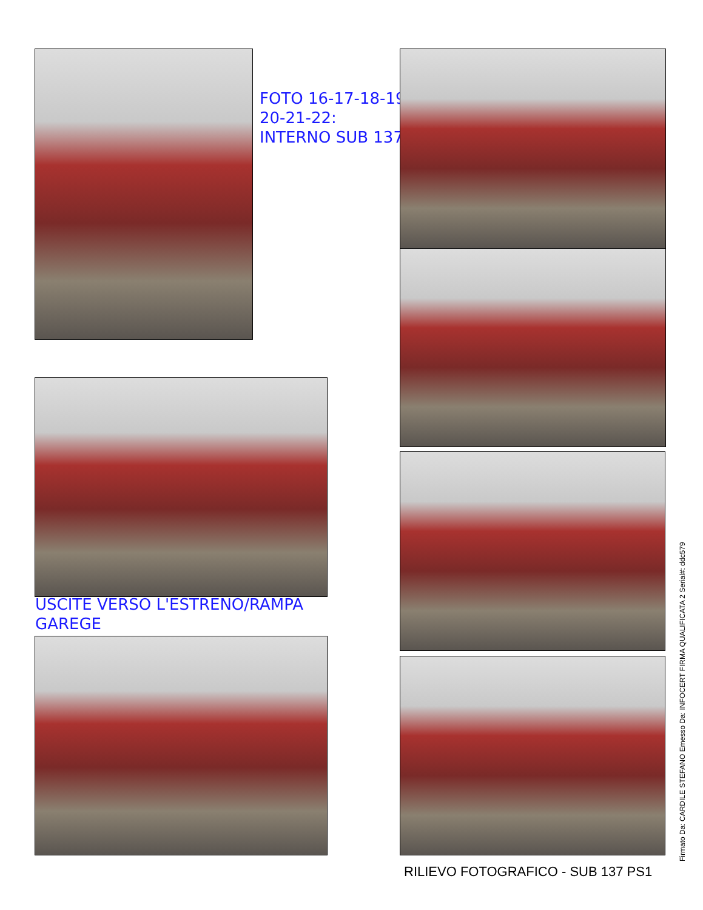FOTO 16-17-18-19-
20-21-22:
INTERNO SUB 137
USCITE VERSO L'ESTRENO/RAMPA
GAREGE
RILIEVO FOTOGRAFICO - SUB 137 PS1
Firmato Da: CARDILE STEFANO Emesso Da: INFOCERT FIRMA QUALIFICATA 2 Serial#: ddc579